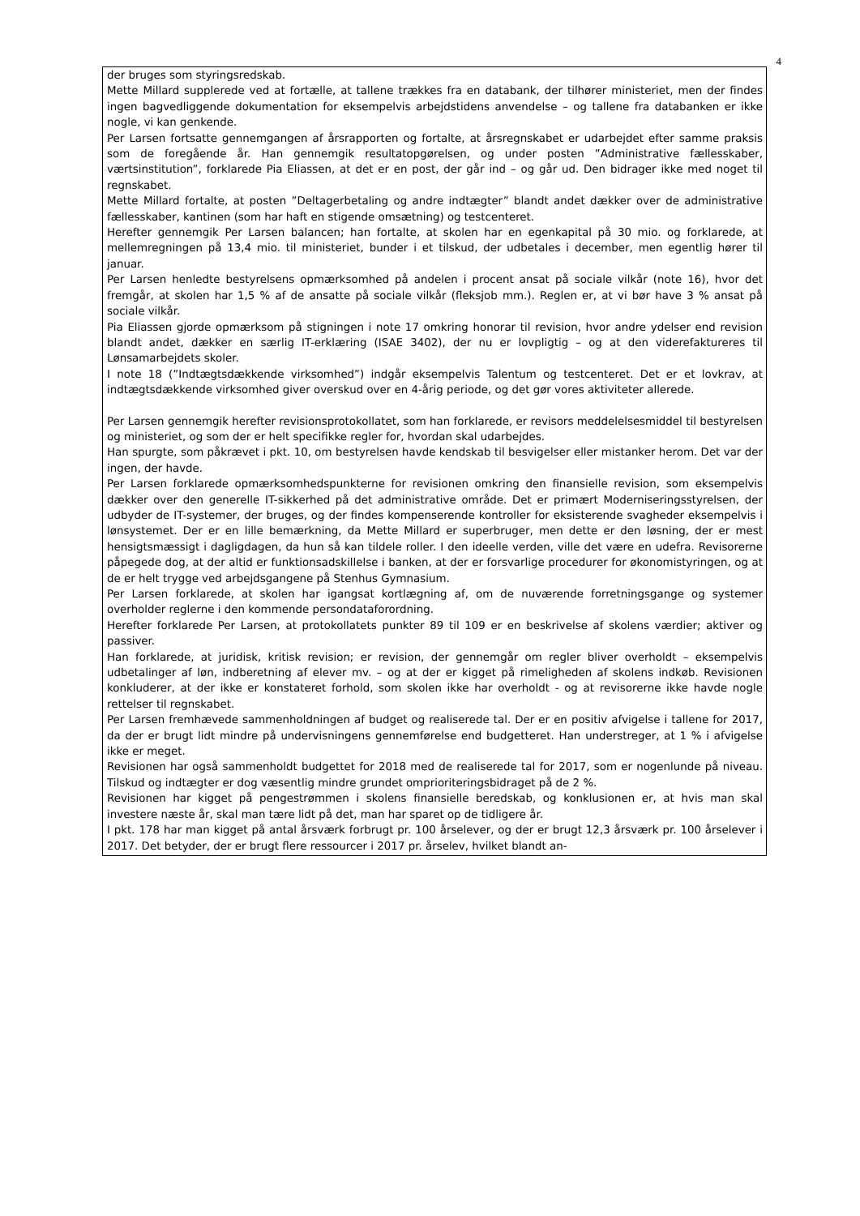4
der bruges som styringsredskab.
Mette Millard supplerede ved at fortælle, at tallene trækkes fra en databank, der tilhører ministeriet, men der findes ingen bagvedliggende dokumentation for eksempelvis arbejdstidens anvendelse – og tallene fra databanken er ikke nogle, vi kan genkende.
Per Larsen fortsatte gennemgangen af årsrapporten og fortalte, at årsregnskabet er udarbejdet efter samme praksis som de foregående år. Han gennemgik resultatopgørelsen, og under posten ”Administrative fællesskaber, værtsinstitution”, forklarede Pia Eliassen, at det er en post, der går ind – og går ud. Den bidrager ikke med noget til regnskabet.
Mette Millard fortalte, at posten ”Deltagerbetaling og andre indtægter” blandt andet dækker over de administrative fællesskaber, kantinen (som har haft en stigende omsætning) og testcenteret.
Herefter gennemgik Per Larsen balancen; han fortalte, at skolen har en egenkapital på 30 mio. og forklarede, at mellemregningen på 13,4 mio. til ministeriet, bunder i et tilskud, der udbetales i december, men egentlig hører til januar.
Per Larsen henledte bestyrelsens opmærksomhed på andelen i procent ansat på sociale vilkår (note 16), hvor det fremgår, at skolen har 1,5 % af de ansatte på sociale vilkår (fleksjob mm.). Reglen er, at vi bør have 3 % ansat på sociale vilkår.
Pia Eliassen gjorde opmærksom på stigningen i note 17 omkring honorar til revision, hvor andre ydelser end revision blandt andet, dækker en særlig IT-erklæring (ISAE 3402), der nu er lovpligtig – og at den viderefaktureres til Lønsamarbejdets skoler.
I note 18 (”Indtægtsdækkende virksomhed”) indgår eksempelvis Talentum og testcenteret. Det er et lovkrav, at indtægtsdækkende virksomhed giver overskud over en 4-årig periode, og det gør vores aktiviteter allerede.
Per Larsen gennemgik herefter revisionsprotokollatet, som han forklarede, er revisors meddelelsesmiddel til bestyrelsen og ministeriet, og som der er helt specifikke regler for, hvordan skal udarbejdes.
Han spurgte, som påkrævet i pkt. 10, om bestyrelsen havde kendskab til besvigelser eller mistanker herom. Det var der ingen, der havde.
Per Larsen forklarede opmærksomhedspunkterne for revisionen omkring den finansielle revision, som eksempelvis dækker over den generelle IT-sikkerhed på det administrative område. Det er primært Moderniseringsstyrelsen, der udbyder de IT-systemer, der bruges, og der findes kompenserende kontroller for eksisterende svagheder eksempelvis i lønsystemet. Der er en lille bemærkning, da Mette Millard er superbruger, men dette er den løsning, der er mest hensigtsmæssigt i dagligdagen, da hun så kan tildele roller. I den ideelle verden, ville det være en udefra. Revisorerne påpegede dog, at der altid er funktionsadskillelse i banken, at der er forsvarlige procedurer for økonomistyringen, og at de er helt trygge ved arbejdsgangene på Stenhus Gymnasium.
Per Larsen forklarede, at skolen har igangsat kortlægning af, om de nuværende forretningsgange og systemer overholder reglerne i den kommende persondataforordning.
Herefter forklarede Per Larsen, at protokollatets punkter 89 til 109 er en beskrivelse af skolens værdier; aktiver og passiver.
Han forklarede, at juridisk, kritisk revision; er revision, der gennemgår om regler bliver overholdt – eksempelvis udbetalinger af løn, indberetning af elever mv. – og at der er kigget på rimeligheden af skolens indkøb. Revisionen konkluderer, at der ikke er konstateret forhold, som skolen ikke har overholdt - og at revisorerne ikke havde nogle rettelser til regnskabet.
Per Larsen fremhævede sammenholdningen af budget og realiserede tal. Der er en positiv afvigelse i tallene for 2017, da der er brugt lidt mindre på undervisningens gennemførelse end budgetteret. Han understreger, at 1 % i afvigelse ikke er meget.
Revisionen har også sammenholdt budgettet for 2018 med de realiserede tal for 2017, som er nogenlunde på niveau. Tilskud og indtægter er dog væsentlig mindre grundet omprioriteringsbidraget på de 2 %.
Revisionen har kigget på pengestrømmen i skolens finansielle beredskab, og konklusionen er, at hvis man skal investere næste år, skal man tære lidt på det, man har sparet op de tidligere år.
I pkt. 178 har man kigget på antal årsværk forbrugt pr. 100 årselever, og der er brugt 12,3 årsværk pr. 100 årselever i 2017. Det betyder, der er brugt flere ressourcer i 2017 pr. årselev, hvilket blandt an-